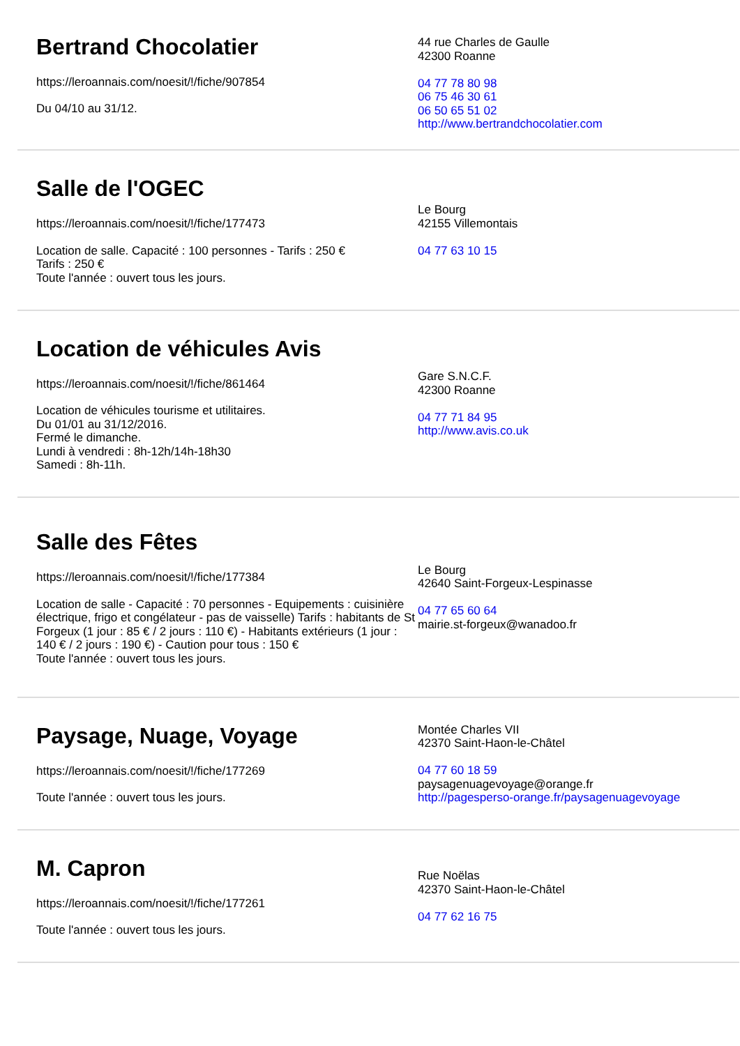Bertrand Chocolatier
https://leroannais.com/noesit/!/fiche/907854
Du 04/10 au 31/12.
44 rue Charles de Gaulle
42300 Roanne
04 77 78 80 98
06 75 46 30 61
06 50 65 51 02
http://www.bertrandchocolatier.com
Salle de l'OGEC
https://leroannais.com/noesit/!/fiche/177473
Location de salle. Capacité : 100 personnes - Tarifs : 250 €
Tarifs : 250 €
Toute l'année : ouvert tous les jours.
Le Bourg
42155 Villemontais
04 77 63 10 15
Location de véhicules Avis
https://leroannais.com/noesit/!/fiche/861464
Location de véhicules tourisme et utilitaires.
Du 01/01 au 31/12/2016.
Fermé le dimanche.
Lundi à vendredi : 8h-12h/14h-18h30
Samedi : 8h-11h.
Gare S.N.C.F.
42300 Roanne
04 77 71 84 95
http://www.avis.co.uk
Salle des Fêtes
https://leroannais.com/noesit/!/fiche/177384
Location de salle - Capacité : 70 personnes - Equipements : cuisinière électrique, frigo et congélateur - pas de vaisselle) Tarifs : habitants de St Forgeux (1 jour : 85 € / 2 jours : 110 €) - Habitants extérieurs (1 jour : 140 € / 2 jours : 190 €) - Caution pour tous : 150 €
Toute l'année : ouvert tous les jours.
Le Bourg
42640 Saint-Forgeux-Lespinasse
04 77 65 60 64
mairie.st-forgeux@wanadoo.fr
Paysage, Nuage, Voyage
https://leroannais.com/noesit/!/fiche/177269
Toute l'année : ouvert tous les jours.
Montée Charles VII
42370 Saint-Haon-le-Châtel
04 77 60 18 59
paysagenuagevoyage@orange.fr
http://pagesperso-orange.fr/paysagenuagevoyage
M. Capron
https://leroannais.com/noesit/!/fiche/177261
Toute l'année : ouvert tous les jours.
Rue Noëlas
42370 Saint-Haon-le-Châtel
04 77 62 16 75